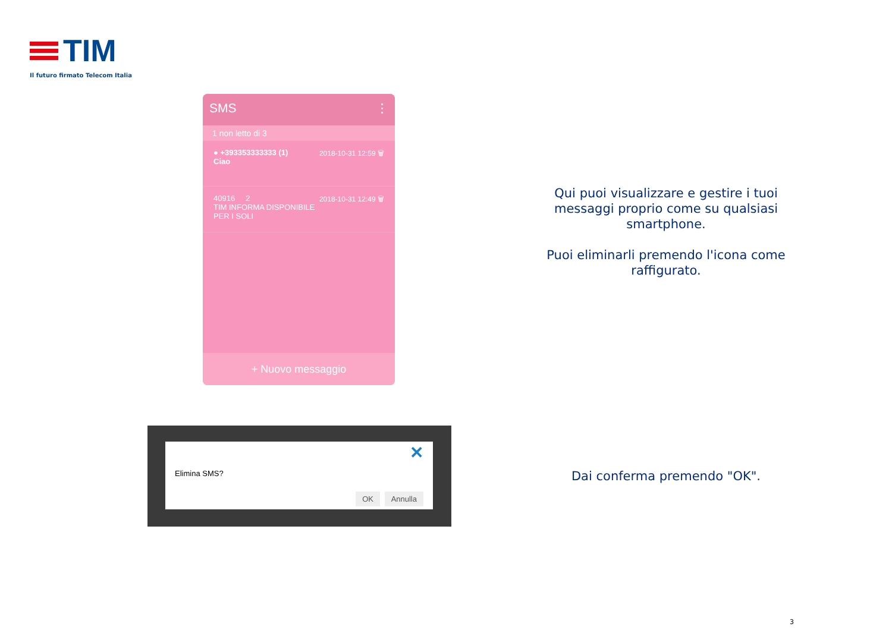TIM
Il futuro firmato Telecom Italia
SMS ⋮
1 non letto di 3
● +393353333333 (1) 2018-10-31 12:59 🗑
Ciao
40916 2 2018-10-31 12:49 🗑
TIM INFORMA DISPONIBILE PER I SOLI
+ Nuovo messaggio
Elimina SMS?
✕
OK Annulla
Qui puoi visualizzare e gestire i tuoi messaggi proprio come su qualsiasi smartphone.
Puoi eliminarli premendo l'icona come raffigurato.
Dai conferma premendo "OK".
3